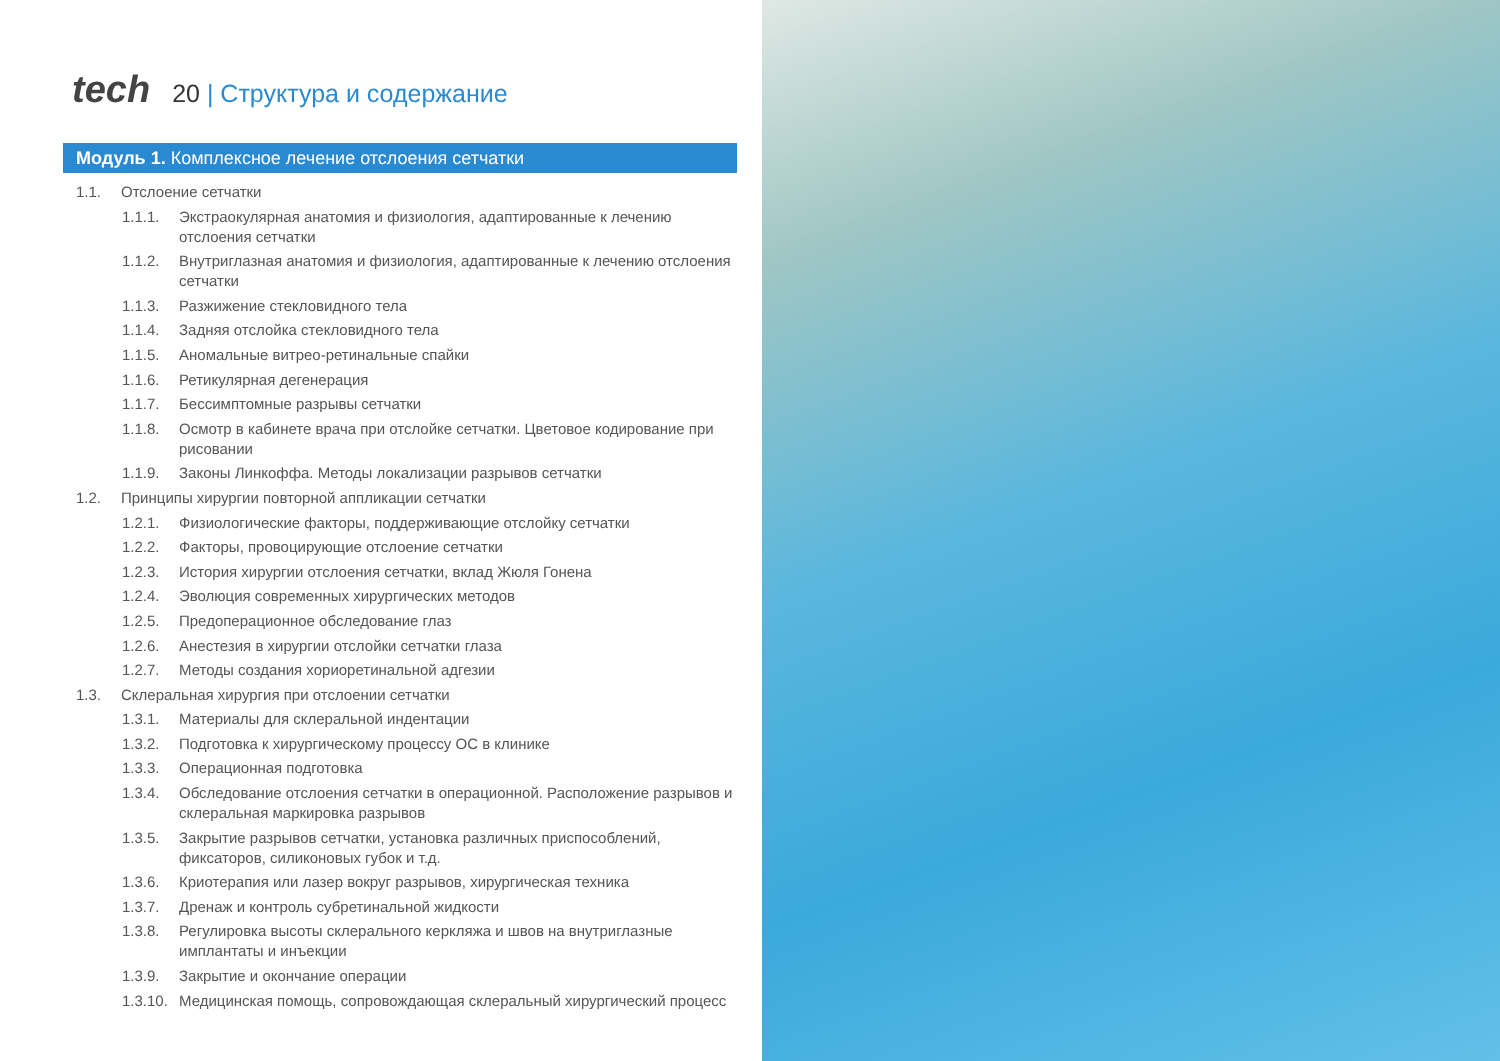tech
20 | Структура и содержание
Модуль 1. Комплексное лечение отслоения сетчатки
1.1. Отслоение сетчатки
1.1.1. Экстраокулярная анатомия и физиология, адаптированные к лечению отслоения сетчатки
1.1.2. Внутриглазная анатомия и физиология, адаптированные к лечению отслоения сетчатки
1.1.3. Разжижение стекловидного тела
1.1.4. Задняя отслойка стекловидного тела
1.1.5. Аномальные витрео-ретинальные спайки
1.1.6. Ретикулярная дегенерация
1.1.7. Бессимптомные разрывы сетчатки
1.1.8. Осмотр в кабинете врача при отслойке сетчатки. Цветовое кодирование при рисовании
1.1.9. Законы Линкоффа. Методы локализации разрывов сетчатки
1.2. Принципы хирургии повторной аппликации сетчатки
1.2.1. Физиологические факторы, поддерживающие отслойку сетчатки
1.2.2. Факторы, провоцирующие отслоение сетчатки
1.2.3. История хирургии отслоения сетчатки, вклад Жюля Гонена
1.2.4. Эволюция современных хирургических методов
1.2.5. Предоперационное обследование глаз
1.2.6. Анестезия в хирургии отслойки сетчатки глаза
1.2.7. Методы создания хориоретинальной адгезии
1.3. Склеральная хирургия при отслоении сетчатки
1.3.1. Материалы для склеральной индентации
1.3.2. Подготовка к хирургическому процессу ОС в клинике
1.3.3. Операционная подготовка
1.3.4. Обследование отслоения сетчатки в операционной. Расположение разрывов и склеральная маркировка разрывов
1.3.5. Закрытие разрывов сетчатки, установка различных приспособлений, фиксаторов, силиконовых губок и т.д.
1.3.6. Криотерапия или лазер вокруг разрывов, хирургическая техника
1.3.7. Дренаж и контроль субретинальной жидкости
1.3.8. Регулировка высоты склерального керкляжа и швов на внутриглазные имплантаты и инъекции
1.3.9. Закрытие и окончание операции
1.3.10. Медицинская помощь, сопровождающая склеральный хирургический процесс